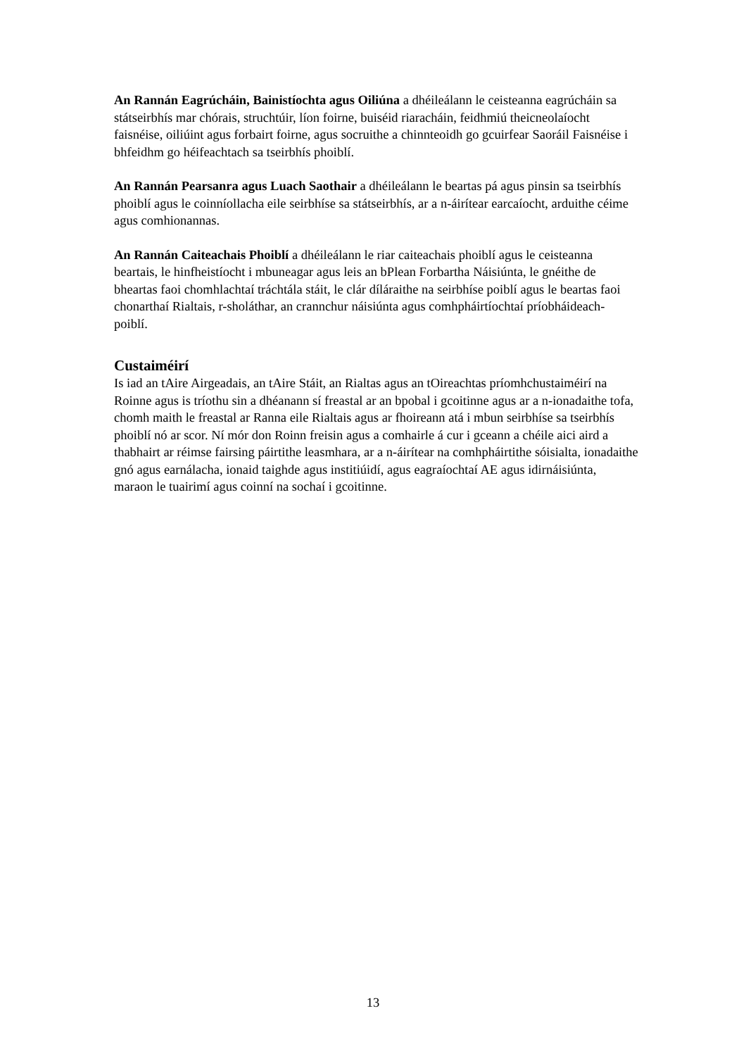An Rannán Eagrúcháin, Bainistíochta agus Oiliúna a dhéileálann le ceisteanna eagrúcháin sa státseirbhís mar chórais, struchtúir, líon foirne, buiséid riaracháin, feidhmiú theicneolaíocht faisnéise, oiliúint agus forbairt foirne, agus socruithe a chinnteoidh go gcuirfear Saoráil Faisnéise i bhfeidhm go héifeachtach sa tseirbhís phoiblí.
An Rannán Pearsanra agus Luach Saothair a dhéileálann le beartas pá agus pinsin sa tseirbhís phoiblí agus le coinníollacha eile seirbhíse sa státseirbhís, ar a n-áirítear earcaíocht, arduithe céime agus comhionannas.
An Rannán Caiteachais Phoiblí a dhéileálann le riar caiteachais phoiblí agus le ceisteanna beartais, le hinfheistíocht i mbuneagar agus leis an bPlean Forbartha Náisiúnta, le gnéithe de bheartas faoi chomhlachtaí tráchtála stáit, le clár díláraithe na seirbhíse poiblí agus le beartas faoi chonarthaí Rialtais, r-sholáthar, an crannchur náisiúnta agus comhpháirtíochtaí príobháideach-poiblí.
Custaiméirí
Is iad an tAire Airgeadais, an tAire Stáit, an Rialtas agus an tOireachtas príomhchustaiméirí na Roinne agus is tríothu sin a dhéanann sí freastal ar an bpobal i gcoitinne agus ar a n-ionadaithe tofa, chomh maith le freastal ar Ranna eile Rialtais agus ar fhoireann atá i mbun seirbhíse sa tseirbhís phoiblí nó ar scor. Ní mór don Roinn freisin agus a comhairle á cur i gceann a chéile aici aird a thabhairt ar réimse fairsing páirtithe leasmhara, ar a n-áirítear na comhpháirtithe sóisialta, ionadaithe gnó agus earnálacha, ionaid taighde agus institiúidí, agus eagraíochtaí AE agus idirnáisiúnta, maraon le tuairimí agus coinní na sochaí i gcoitinne.
13